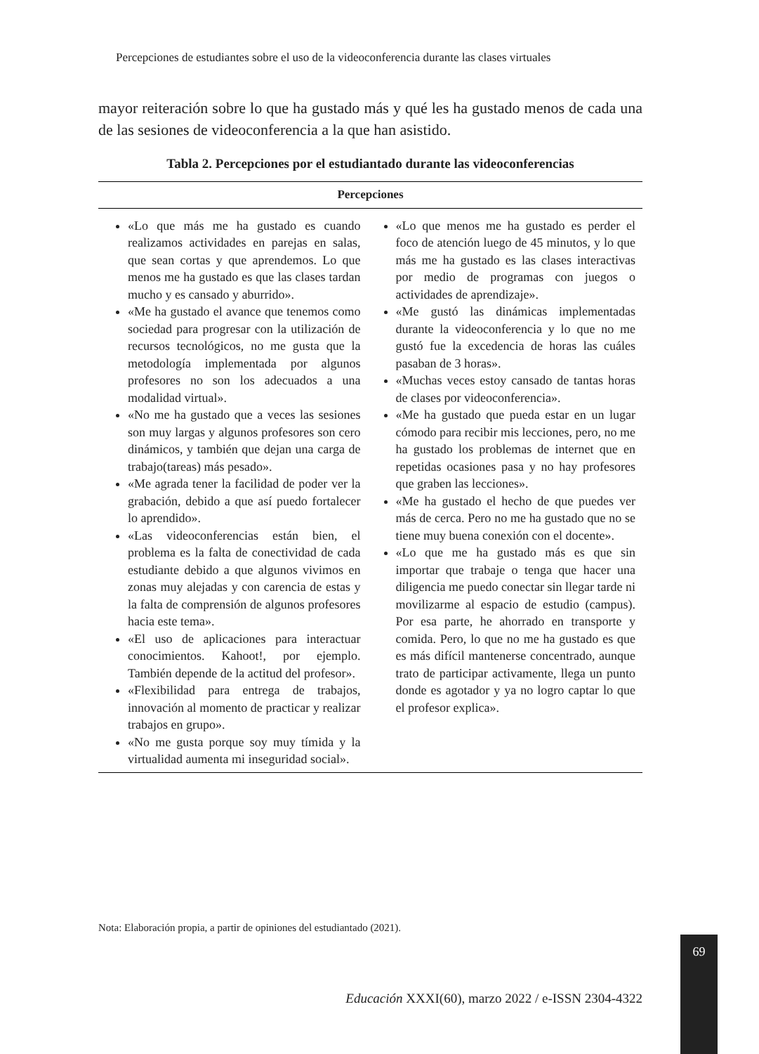Percepciones de estudiantes sobre el uso de la videoconferencia durante las clases virtuales
mayor reiteración sobre lo que ha gustado más y qué les ha gustado menos de cada una de las sesiones de videoconferencia a la que han asistido.
Tabla 2. Percepciones por el estudiantado durante las videoconferencias
| Percepciones | |
| --- | --- |
| «Lo que más me ha gustado es cuando realizamos actividades en parejas en salas, que sean cortas y que aprendemos. Lo que menos me ha gustado es que las clases tardan mucho y es cansado y aburrido». «Me ha gustado el avance que tenemos como sociedad para progresar con la utilización de recursos tecnológicos, no me gusta que la metodología implementada por algunos profesores no son los adecuados a una modalidad virtual». «No me ha gustado que a veces las sesiones son muy largas y algunos profesores son cero dinámicos, y también que dejan una carga de trabajo(tareas) más pesado». «Me agrada tener la facilidad de poder ver la grabación, debido a que así puedo fortalecer lo aprendido». «Las videoconferencias están bien, el problema es la falta de conectividad de cada estudiante debido a que algunos vivimos en zonas muy alejadas y con carencia de estas y la falta de comprensión de algunos profesores hacia este tema». «El uso de aplicaciones para interactuar conocimientos. Kahoot!, por ejemplo. También depende de la actitud del profesor». «Flexibilidad para entrega de trabajos, innovación al momento de practicar y realizar trabajos en grupo». «No me gusta porque soy muy tímida y la virtualidad aumenta mi inseguridad social». | «Lo que menos me ha gustado es perder el foco de atención luego de 45 minutos, y lo que más me ha gustado es las clases interactivas por medio de programas con juegos o actividades de aprendizaje». «Me gustó las dinámicas implementadas durante la videoconferencia y lo que no me gustó fue la excedencia de horas las cuáles pasaban de 3 horas». «Muchas veces estoy cansado de tantas horas de clases por videoconferencia». «Me ha gustado que pueda estar en un lugar cómodo para recibir mis lecciones, pero, no me ha gustado los problemas de internet que en repetidas ocasiones pasa y no hay profesores que graben las lecciones». «Me ha gustado el hecho de que puedes ver más de cerca. Pero no me ha gustado que no se tiene muy buena conexión con el docente». «Lo que me ha gustado más es que sin importar que trabaje o tenga que hacer una diligencia me puedo conectar sin llegar tarde ni movilizarme al espacio de estudio (campus). Por esa parte, he ahorrado en transporte y comida. Pero, lo que no me ha gustado es que es más difícil mantenerse concentrado, aunque trato de participar activamente, llega un punto donde es agotador y ya no logro captar lo que el profesor explica». |
Nota: Elaboración propia, a partir de opiniones del estudiantado (2021).
69
Educación XXXI(60), marzo 2022 / e-ISSN 2304-4322